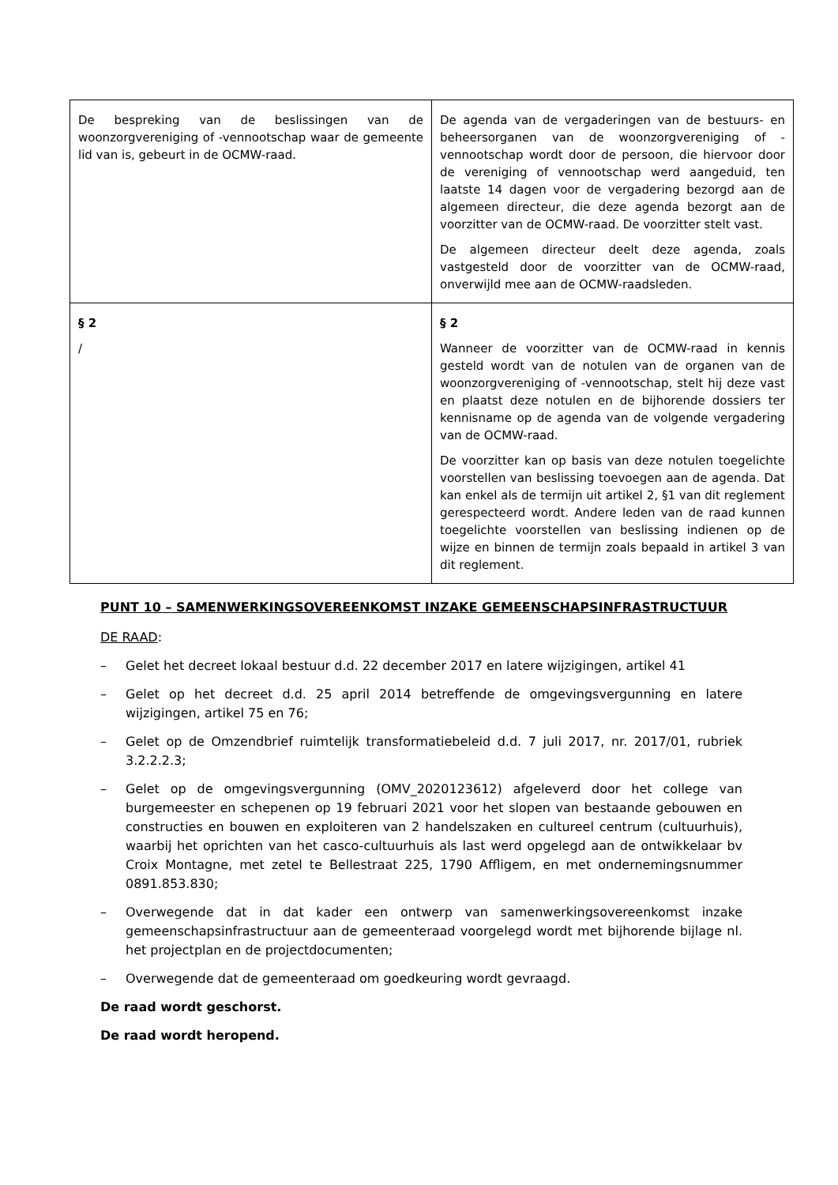| De bespreking van de beslissingen van de woonzorgvereniging of -vennootschap waar de gemeente lid van is, gebeurt in de OCMW-raad. | De agenda van de vergaderingen van de bestuurs- en beheersorganen van de woonzorgvereniging of -vennootschap wordt door de persoon, die hiervoor door de vereniging of vennootschap werd aangeduid, ten laatste 14 dagen voor de vergadering bezorgd aan de algemeen directeur, die deze agenda bezorgt aan de voorzitter van de OCMW-raad. De voorzitter stelt vast. De algemeen directeur deelt deze agenda, zoals vastgesteld door de voorzitter van de OCMW-raad, onverwijld mee aan de OCMW-raadsleden. |
| § 2 / | § 2 Wanneer de voorzitter van de OCMW-raad in kennis gesteld wordt van de notulen van de organen van de woonzorgvereniging of -vennootschap, stelt hij deze vast en plaatst deze notulen en de bijhorende dossiers ter kennisname op de agenda van de volgende vergadering van de OCMW-raad. De voorzitter kan op basis van deze notulen toegelichte voorstellen van beslissing toevoegen aan de agenda. Dat kan enkel als de termijn uit artikel 2, §1 van dit reglement gerespecteerd wordt. Andere leden van de raad kunnen toegelichte voorstellen van beslissing indienen op de wijze en binnen de termijn zoals bepaald in artikel 3 van dit reglement. |
PUNT 10 – SAMENWERKINGSOVEREENKOMST INZAKE GEMEENSCHAPSINFRASTRUCTUUR
DE RAAD:
– Gelet het decreet lokaal bestuur d.d. 22 december 2017 en latere wijzigingen, artikel 41
– Gelet op het decreet d.d. 25 april 2014 betreffende de omgevingsvergunning en latere wijzigingen, artikel 75 en 76;
– Gelet op de Omzendbrief ruimtelijk transformatiebeleid d.d. 7 juli 2017, nr. 2017/01, rubriek 3.2.2.2.3;
– Gelet op de omgevingsvergunning (OMV_2020123612) afgeleverd door het college van burgemeester en schepenen op 19 februari 2021 voor het slopen van bestaande gebouwen en constructies en bouwen en exploiteren van 2 handelszaken en cultureel centrum (cultuurhuis), waarbij het oprichten van het casco-cultuurhuis als last werd opgelegd aan de ontwikkelaar bv Croix Montagne, met zetel te Bellestraat 225, 1790 Affligem, en met ondernemingsnummer 0891.853.830;
– Overwegende dat in dat kader een ontwerp van samenwerkingsovereenkomst inzake gemeenschapsinfrastructuur aan de gemeenteraad voorgelegd wordt met bijhorende bijlage nl. het projectplan en de projectdocumenten;
– Overwegende dat de gemeenteraad om goedkeuring wordt gevraagd.
De raad wordt geschorst.
De raad wordt heropend.